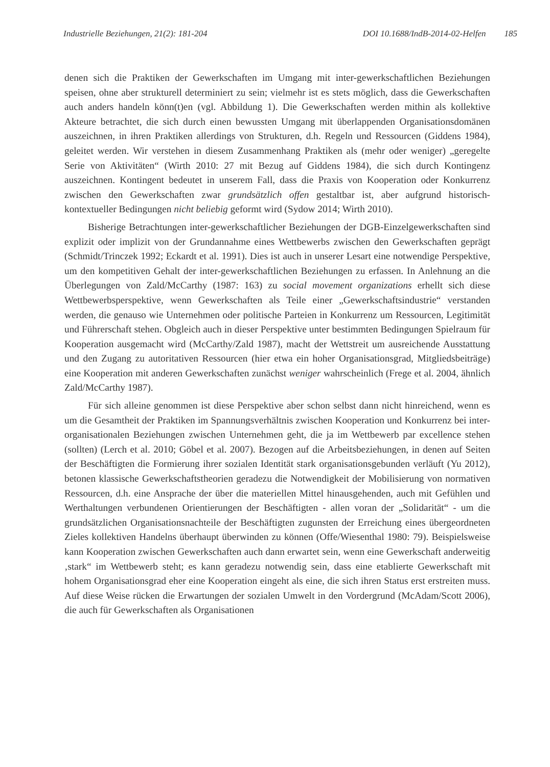Industrielle Beziehungen, 21(2): 181-204
DOI 10.1688/IndB-2014-02-Helfen 185
denen sich die Praktiken der Gewerkschaften im Umgang mit inter-gewerkschaftlichen Beziehungen speisen, ohne aber strukturell determiniert zu sein; vielmehr ist es stets möglich, dass die Gewerkschaften auch anders handeln könn(t)en (vgl. Abbildung 1). Die Gewerkschaften werden mithin als kollektive Akteure betrachtet, die sich durch einen bewussten Umgang mit überlappenden Organisationsdomänen auszeichnen, in ihren Praktiken allerdings von Strukturen, d.h. Regeln und Ressourcen (Giddens 1984), geleitet werden. Wir verstehen in diesem Zusammenhang Praktiken als (mehr oder weniger) „geregelte Serie von Aktivitäten“ (Wirth 2010: 27 mit Bezug auf Giddens 1984), die sich durch Kontingenz auszeichnen. Kontingent bedeutet in unserem Fall, dass die Praxis von Kooperation oder Konkurrenz zwischen den Gewerkschaften zwar grundsätzlich offen gestaltbar ist, aber aufgrund historisch-kontextueller Bedingungen nicht beliebig geformt wird (Sydow 2014; Wirth 2010).
Bisherige Betrachtungen inter-gewerkschaftlicher Beziehungen der DGB-Einzelgewerkschaften sind explizit oder implizit von der Grundannahme eines Wettbewerbs zwischen den Gewerkschaften geprägt (Schmidt/Trinczek 1992; Eckardt et al. 1991). Dies ist auch in unserer Lesart eine notwendige Perspektive, um den kompetitiven Gehalt der inter-gewerkschaftlichen Beziehungen zu erfassen. In Anlehnung an die Überlegungen von Zald/McCarthy (1987: 163) zu social movement organizations erhellt sich diese Wettbewerbsperspektive, wenn Gewerkschaften als Teile einer „Gewerkschaftsindustrie“ verstanden werden, die genauso wie Unternehmen oder politische Parteien in Konkurrenz um Ressourcen, Legitimität und Führerschaft stehen. Obgleich auch in dieser Perspektive unter bestimmten Bedingungen Spielraum für Kooperation ausgemacht wird (McCarthy/Zald 1987), macht der Wettstreit um ausreichende Ausstattung und den Zugang zu autoritativen Ressourcen (hier etwa ein hoher Organisationsgrad, Mitgliedsbeiträge) eine Kooperation mit anderen Gewerkschaften zunächst weniger wahrscheinlich (Frege et al. 2004, ähnlich Zald/McCarthy 1987).
Für sich alleine genommen ist diese Perspektive aber schon selbst dann nicht hinreichend, wenn es um die Gesamtheit der Praktiken im Spannungsverhältnis zwischen Kooperation und Konkurrenz bei inter-organisationalen Beziehungen zwischen Unternehmen geht, die ja im Wettbewerb par excellence stehen (sollten) (Lerch et al. 2010; Göbel et al. 2007). Bezogen auf die Arbeitsbeziehungen, in denen auf Seiten der Beschäftigten die Formierung ihrer sozialen Identität stark organisationsgebunden verläuft (Yu 2012), betonen klassische Gewerkschaftstheorien geradezu die Notwendigkeit der Mobilisierung von normativen Ressourcen, d.h. eine Ansprache der über die materiellen Mittel hinausgehenden, auch mit Gefühlen und Werthaltungen verbundenen Orientierungen der Beschäftigten - allen voran der „Solidarität“ - um die grundsätzlichen Organisationsnachteile der Beschäftigten zugunsten der Erreichung eines übergeordneten Zieles kollektiven Handelns überhaupt überwinden zu können (Offe/Wiesenthal 1980: 79). Beispielsweise kann Kooperation zwischen Gewerkschaften auch dann erwartet sein, wenn eine Gewerkschaft anderweitig ‚stark“ im Wettbewerb steht; es kann geradezu notwendig sein, dass eine etablierte Gewerkschaft mit hohem Organisationsgrad eher eine Kooperation eingeht als eine, die sich ihren Status erst erstreiten muss. Auf diese Weise rücken die Erwartungen der sozialen Umwelt in den Vordergrund (McAdam/Scott 2006), die auch für Gewerkschaften als Organisationen